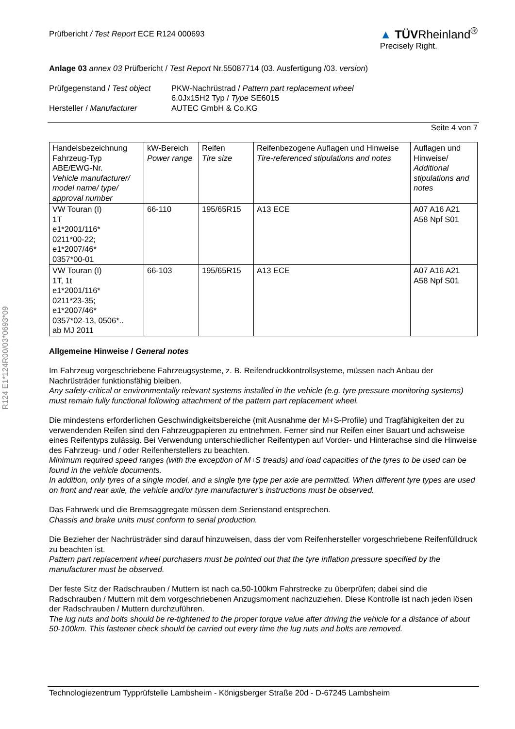R124 E1*124R00/03*0693*09
Prüfbericht / Test Report ECE R124 000693
▲ TÜVRheinland<sup>®</sup>
Precisely Right.
Anlage 03 annex 03 Prüfbericht / Test Report Nr.55087714 (03. Ausfertigung /03. version)
| Prüfgegenstand / Test object | PKW-Nachrüstrad / Pattern part replacement wheel 6.0Jx15H2 Typ / Type SE6015 |
| Hersteller / Manufacturer | AUTEC GmbH & Co.KG |
Seite 4 von 7
| Handelsbezeichnung Fahrzeug-Typ ABE/EWG-Nr. Vehicle manufacturer/ model name/ type/ approval number | kW-Bereich Power range | Reifen Tire size | Reifenbezogene Auflagen und Hinweise Tire-referenced stipulations and notes | Auflagen und Hinweise/ Additional stipulations and notes |
| VW Touran (I) 1T e1*2001/116* 0211*00-22; e1*2007/46* 0357*00-01 | 66-110 | 195/65R15 | A13 ECE | A07 A16 A21 A58 Npf S01 |
| VW Touran (I) 1T, 1t e1*2001/116* 0211*23-35; e1*2007/46* 0357*02-13, 0506*.. ab MJ 2011 | 66-103 | 195/65R15 | A13 ECE | A07 A16 A21 A58 Npf S01 |
Allgemeine Hinweise / General notes
Im Fahrzeug vorgeschriebene Fahrzeugsysteme, z. B. Reifendruckkontrollsysteme, müssen nach Anbau der Nachrüsträder funktionsfähig bleiben.
Any safety-critical or environmentally relevant systems installed in the vehicle (e.g. tyre pressure monitoring systems) must remain fully functional following attachment of the pattern part replacement wheel.
Die mindestens erforderlichen Geschwindigkeitsbereiche (mit Ausnahme der M+S-Profile) und Tragfähigkeiten der zu verwendenden Reifen sind den Fahrzeugpapieren zu entnehmen. Ferner sind nur Reifen einer Bauart und achsweise eines Reifentyps zulässig. Bei Verwendung unterschiedlicher Reifentypen auf Vorder- und Hinterachse sind die Hinweise des Fahrzeug- und / oder Reifenherstellers zu beachten.
Minimum required speed ranges (with the exception of M+S treads) and load capacities of the tyres to be used can be found in the vehicle documents.
In addition, only tyres of a single model, and a single tyre type per axle are permitted. When different tyre types are used on front and rear axle, the vehicle and/or tyre manufacturer's instructions must be observed.
Das Fahrwerk und die Bremsaggregate müssen dem Serienstand entsprechen.
Chassis and brake units must conform to serial production.
Die Bezieher der Nachrüsträder sind darauf hinzuweisen, dass der vom Reifenhersteller vorgeschriebene Reifenfülldruck zu beachten ist.
Pattern part replacement wheel purchasers must be pointed out that the tyre inflation pressure specified by the manufacturer must be observed.
Der feste Sitz der Radschrauben / Muttern ist nach ca.50-100km Fahrstrecke zu überprüfen; dabei sind die Radschrauben / Muttern mit dem vorgeschriebenen Anzugsmoment nachzuziehen. Diese Kontrolle ist nach jeden lösen der Radschrauben / Muttern durchzuführen.
The lug nuts and bolts should be re-tightened to the proper torque value after driving the vehicle for a distance of about 50-100km. This fastener check should be carried out every time the lug nuts and bolts are removed.
Technologiezentrum Typprüfstelle Lambsheim - Königsberger Straße 20d - D-67245 Lambsheim